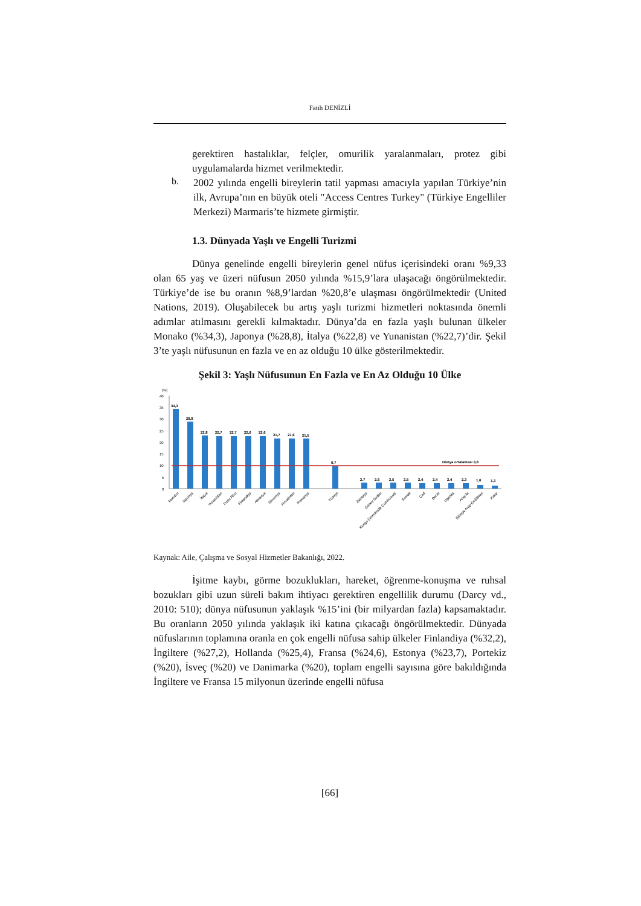Fatih DENİZLİ
gerektiren hastalıklar, felçler, omurilik yaralanmaları, protez gibi uygulamalarda hizmet verilmektedir.
b.
2002 yılında engelli bireylerin tatil yapması amacıyla yapılan Türkiye’nin ilk, Avrupa’nın en büyük oteli "Access Centres Turkey" (Türkiye Engelliler Merkezi) Marmaris’te hizmete girmiştir.
1.3. Dünyada Yaşlı ve Engelli Turizmi
Dünya genelinde engelli bireylerin genel nüfus içerisindeki oranı %9,33 olan 65 yaş ve üzeri nüfusun 2050 yılında %15,9’lara ulaşacağı öngörülmektedir. Türkiye’de ise bu oranın %8,9’lardan %20,8’e ulaşması öngörülmektedir (United Nations, 2019). Oluşabilecek bu artış yaşlı turizmi hizmetleri noktasında önemli adımlar atılmasını gerekli kılmaktadır. Dünya’da en fazla yaşlı bulunan ülkeler Monako (%34,3), Japonya (%28,8), İtalya (%22,8) ve Yunanistan (%22,7)’dir. Şekil 3’te yaşlı nüfusunun en fazla ve en az olduğu 10 ülke gösterilmektedir.
Şekil 3: Yaşlı Nüfusunun En Fazla ve En Az Olduğu 10 Ülke
(%)
40
35
30
25
20
15
10
5
0
34,3
28,8
22,8
22,7
22,7
22,6
22,6
21,7
21,6
21,5
9,7
Dünya ortalaması 9,8
2,7
2,6
2,5
2,5
2,4
2,4
2,4
2,3
1,6
1,3
Monako
Japonya
İtalya
Yunanistan
Porto Riko
Finlandiya
Almanya
Slovenya
Hırvatistan
Romanya
Türkiye
Zambiya
Güney Sudan
Kongo Demokratik Cumhuriyeti
Somali
Çad
Benin
Uganda
Angola
Birleşik Arap Emirlikleri
Katar
Kaynak: Aile, Çalışma ve Sosyal Hizmetler Bakanlığı, 2022.
İşitme kaybı, görme bozuklukları, hareket, öğrenme-konuşma ve ruhsal bozukları gibi uzun süreli bakım ihtiyacı gerektiren engellilik durumu (Darcy vd., 2010: 510); dünya nüfusunun yaklaşık %15’ini (bir milyardan fazla) kapsamaktadır. Bu oranların 2050 yılında yaklaşık iki katına çıkacağı öngörülmektedir. Dünyada nüfuslarının toplamına oranla en çok engelli nüfusa sahip ülkeler Finlandiya (%32,2), İngiltere (%27,2), Hollanda (%25,4), Fransa (%24,6), Estonya (%23,7), Portekiz (%20), İsveç (%20) ve Danimarka (%20), toplam engelli sayısına göre bakıldığında İngiltere ve Fransa 15 milyonun üzerinde engelli nüfusa
[66]